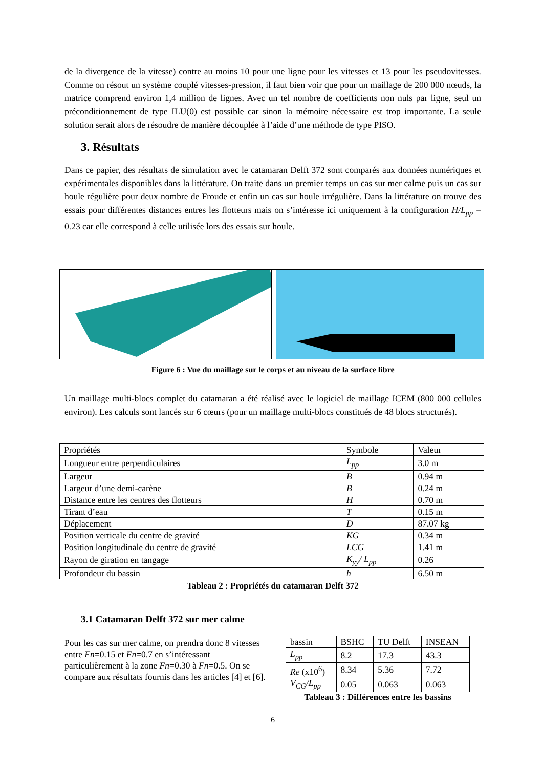de la divergence de la vitesse) contre au moins 10 pour une ligne pour les vitesses et 13 pour les pseudovitesses. Comme on résout un système couplé vitesses-pression, il faut bien voir que pour un maillage de 200 000 nœuds, la matrice comprend environ 1,4 million de lignes. Avec un tel nombre de coefficients non nuls par ligne, seul un préconditionnement de type ILU(0) est possible car sinon la mémoire nécessaire est trop importante. La seule solution serait alors de résoudre de manière découplée à l’aide d’une méthode de type PISO.
3. Résultats
Dans ce papier, des résultats de simulation avec le catamaran Delft 372 sont comparés aux données numériques et expérimentales disponibles dans la littérature. On traite dans un premier temps un cas sur mer calme puis un cas sur houle régulière pour deux nombre de Froude et enfin un cas sur houle irrégulière. Dans la littérature on trouve des essais pour différentes distances entres les flotteurs mais on s’intéresse ici uniquement à la configuration H/L<sub>pp</sub> = 0.23 car elle correspond à celle utilisée lors des essais sur houle.
Figure 6 : Vue du maillage sur le corps et au niveau de la surface libre
Un maillage multi-blocs complet du catamaran a été réalisé avec le logiciel de maillage ICEM (800 000 cellules environ). Les calculs sont lancés sur 6 cœurs (pour un maillage multi-blocs constitués de 48 blocs structurés).
| Propriétés | Symbole | Valeur |
| Longueur entre perpendiculaires | L<sub>pp</sub> | 3.0 m |
| Largeur | B | 0.94 m |
| Largeur d’une demi-carène | B | 0.24 m |
| Distance entre les centres des flotteurs | H | 0.70 m |
| Tirant d’eau | T | 0.15 m |
| Déplacement | D | 87.07 kg |
| Position verticale du centre de gravité | KG | 0.34 m |
| Position longitudinale du centre de gravité | LCG | 1.41 m |
| Rayon de giration en tangage | K<sub>yy</sub>/ L<sub>pp</sub> | 0.26 |
| Profondeur du bassin | h | 6.50 m |
Tableau 2 : Propriétés du catamaran Delft 372
3.1 Catamaran Delft 372 sur mer calme
Pour les cas sur mer calme, on prendra donc 8 vitesses entre Fn=0.15 et Fn=0.7 en s’intéressant particulièrement à la zone Fn=0.30 à Fn=0.5. On se compare aux résultats fournis dans les articles [4] et [6].
| bassin | BSHC | TU Delft | INSEAN |
| L<sub>pp</sub> | 8.2 | 17.3 | 43.3 |
| Re (x10<sup>6</sup>) | 8.34 | 5.36 | 7.72 |
| V<sub>CG</sub>/L<sub>pp</sub> | 0.05 | 0.063 | 0.063 |
Tableau 3 : Différences entre les bassins
6